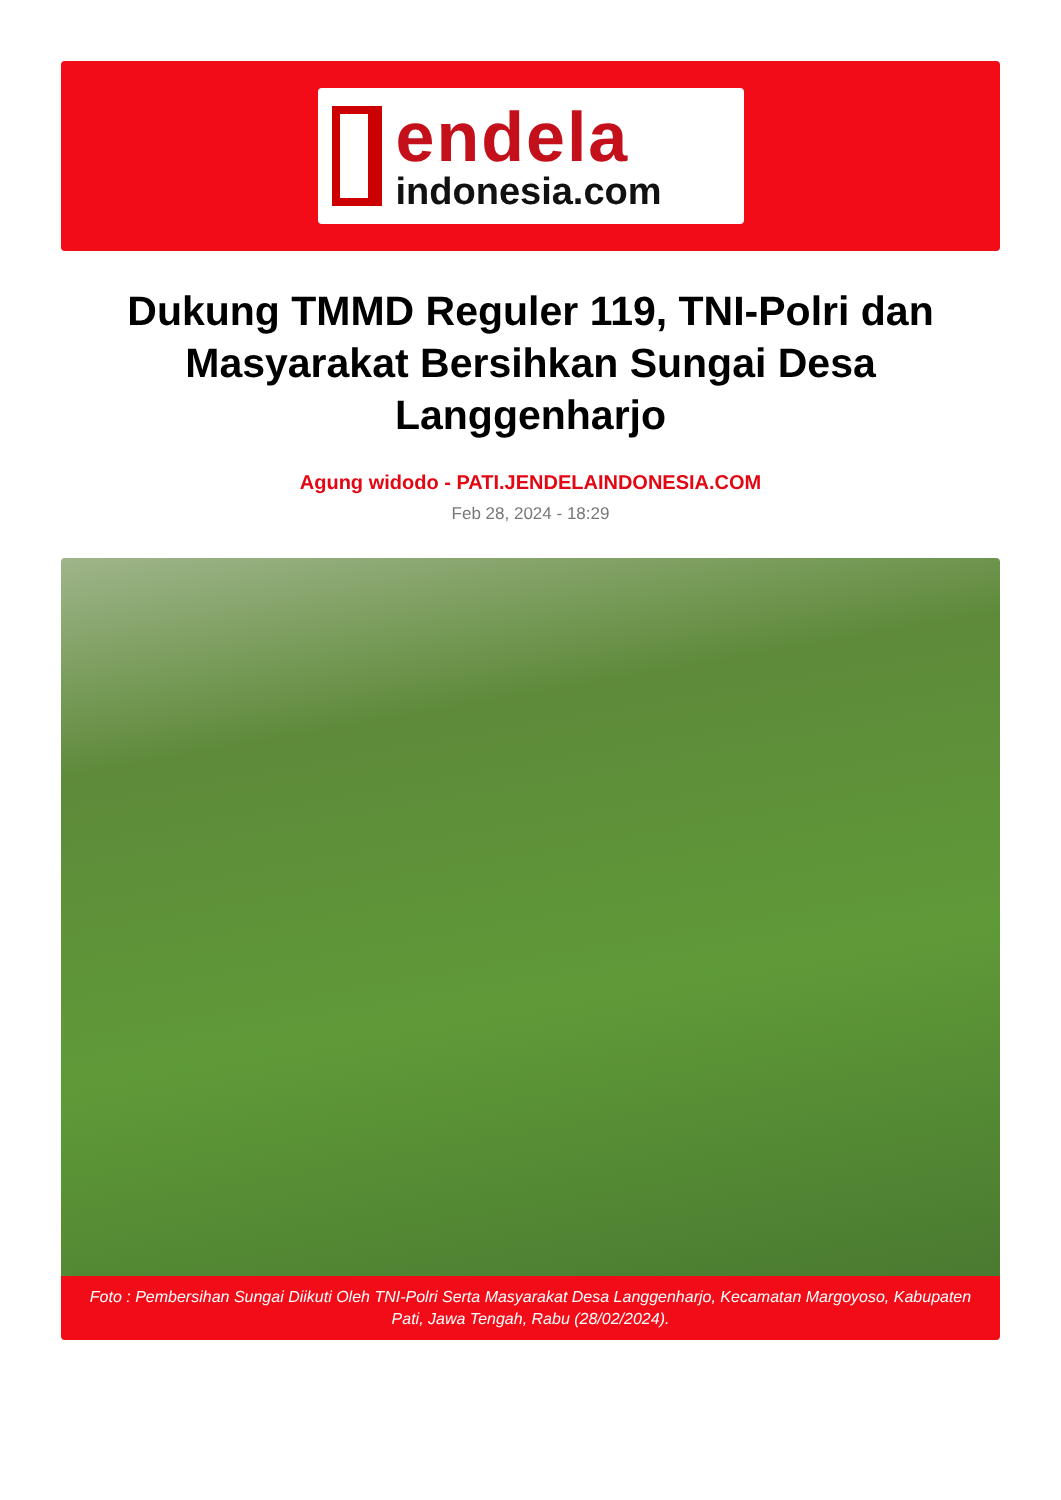endela
indonesia.com
Dukung TMMD Reguler 119, TNI-Polri dan Masyarakat Bersihkan Sungai Desa Langgenharjo
Agung widodo - PATI.JENDELAINDONESIA.COM
Feb 28, 2024 - 18:29
Foto : Pembersihan Sungai Diikuti Oleh TNI-Polri Serta Masyarakat Desa Langgenharjo, Kecamatan Margoyoso, Kabupaten Pati, Jawa Tengah, Rabu (28/02/2024).